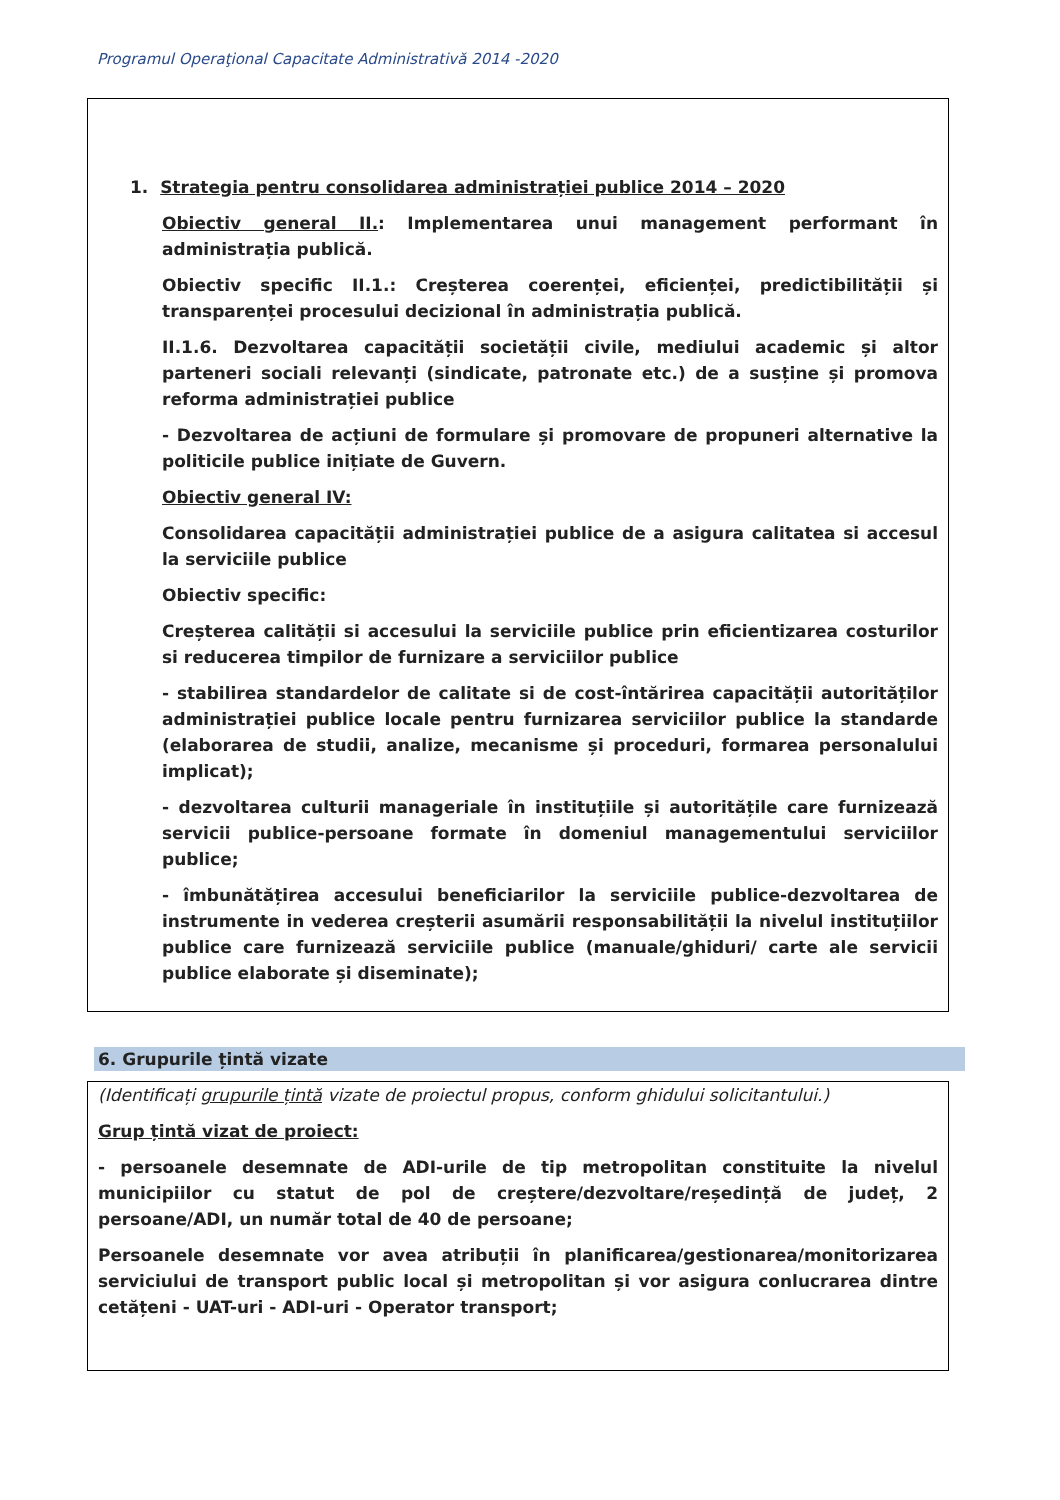Programul Operaţional Capacitate Administrativă 2014 -2020
1. Strategia pentru consolidarea administrației publice 2014 – 2020
Obiectiv general II.: Implementarea unui management performant în administrația publică.
Obiectiv specific II.1.: Creșterea coerenței, eficienței, predictibilității și transparenței procesului decizional în administrația publică.
II.1.6. Dezvoltarea capacității societății civile, mediului academic și altor parteneri sociali relevanți (sindicate, patronate etc.) de a susține și promova reforma administrației publice
- Dezvoltarea de acțiuni de formulare și promovare de propuneri alternative la politicile publice inițiate de Guvern.
Obiectiv general IV:
Consolidarea capacității administrației publice de a asigura calitatea si accesul la serviciile publice
Obiectiv specific:
Creșterea calității si accesului la serviciile publice prin eficientizarea costurilor si reducerea timpilor de furnizare a serviciilor publice
- stabilirea standardelor de calitate si de cost-întărirea capacității autorităților administrației publice locale pentru furnizarea serviciilor publice la standarde (elaborarea de studii, analize, mecanisme și proceduri, formarea personalului implicat);
- dezvoltarea culturii manageriale în instituțiile și autoritățile care furnizează servicii publice-persoane formate în domeniul managementului serviciilor publice;
- îmbunătățirea accesului beneficiarilor la serviciile publice-dezvoltarea de instrumente in vederea creșterii asumării responsabilității la nivelul instituțiilor publice care furnizează serviciile publice (manuale/ghiduri/ carte ale servicii publice elaborate și diseminate);
6. Grupurile țintă vizate
(Identificați grupurile țintă vizate de proiectul propus, conform ghidului solicitantului.)
Grup țintă vizat de proiect:
- persoanele desemnate de ADI-urile de tip metropolitan constituite la nivelul municipiilor cu statut de pol de creștere/dezvoltare/reședință de județ, 2 persoane/ADI, un număr total de 40 de persoane;
Persoanele desemnate vor avea atribuții în planificarea/gestionarea/monitorizarea serviciului de transport public local și metropolitan și vor asigura conlucrarea dintre cetățeni - UAT-uri - ADI-uri - Operator transport;